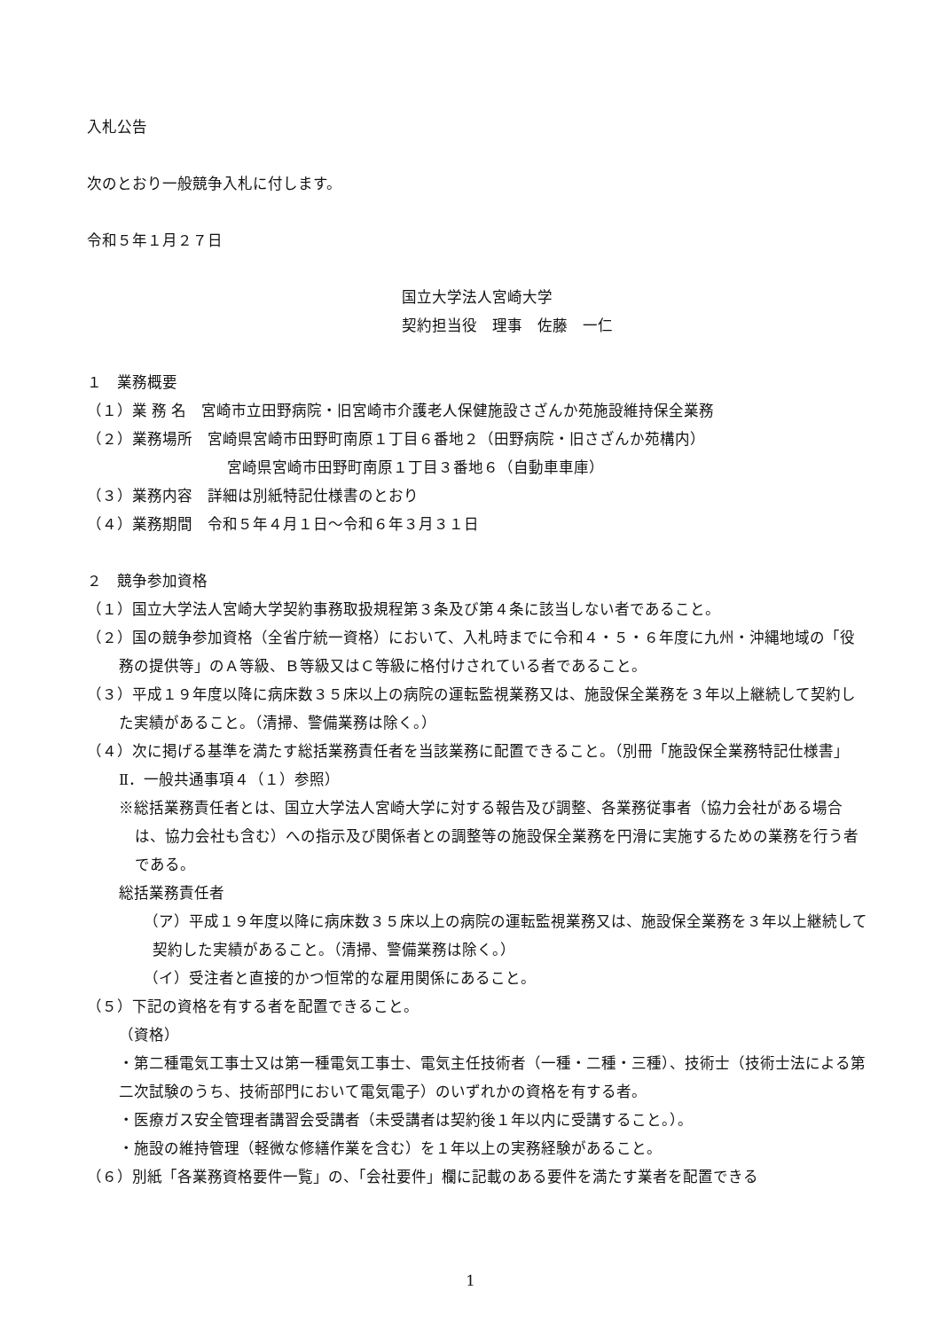入札公告
次のとおり一般競争入札に付します。
令和５年１月２７日
国立大学法人宮崎大学
契約担当役　理事　佐藤　一仁
１　業務概要
（１）業 務 名　宮崎市立田野病院・旧宮崎市介護老人保健施設さざんか苑施設維持保全業務
（２）業務場所　宮崎県宮崎市田野町南原１丁目６番地２（田野病院・旧さざんか苑構内）
宮崎県宮崎市田野町南原１丁目３番地６（自動車車庫）
（３）業務内容　詳細は別紙特記仕様書のとおり
（４）業務期間　令和５年４月１日～令和６年３月３１日
２　競争参加資格
（１）国立大学法人宮崎大学契約事務取扱規程第３条及び第４条に該当しない者であること。
（２）国の競争参加資格（全省庁統一資格）において、入札時までに令和４・５・６年度に九州・沖縄地域の「役務の提供等」のＡ等級、Ｂ等級又はＣ等級に格付けされている者であること。
（３）平成１９年度以降に病床数３５床以上の病院の運転監視業務又は、施設保全業務を３年以上継続して契約した実績があること。（清掃、警備業務は除く。）
（４）次に掲げる基準を満たす総括業務責任者を当該業務に配置できること。（別冊「施設保全業務特記仕様書」Ⅱ．一般共通事項４（１）参照）
※総括業務責任者とは、国立大学法人宮崎大学に対する報告及び調整、各業務従事者（協力会社がある場合は、協力会社も含む）への指示及び関係者との調整等の施設保全業務を円滑に実施するための業務を行う者である。
総括業務責任者
（ア）平成１９年度以降に病床数３５床以上の病院の運転監視業務又は、施設保全業務を３年以上継続して契約した実績があること。（清掃、警備業務は除く。）
（イ）受注者と直接的かつ恒常的な雇用関係にあること。
（５）下記の資格を有する者を配置できること。
（資格）
・第二種電気工事士又は第一種電気工事士、電気主任技術者（一種・二種・三種）、技術士（技術士法による第二次試験のうち、技術部門において電気電子）のいずれかの資格を有する者。
・医療ガス安全管理者講習会受講者（未受講者は契約後１年以内に受講すること。）。
・施設の維持管理（軽微な修繕作業を含む）を１年以上の実務経験があること。
（６）別紙「各業務資格要件一覧」の、「会社要件」欄に記載のある要件を満たす業者を配置できる
1